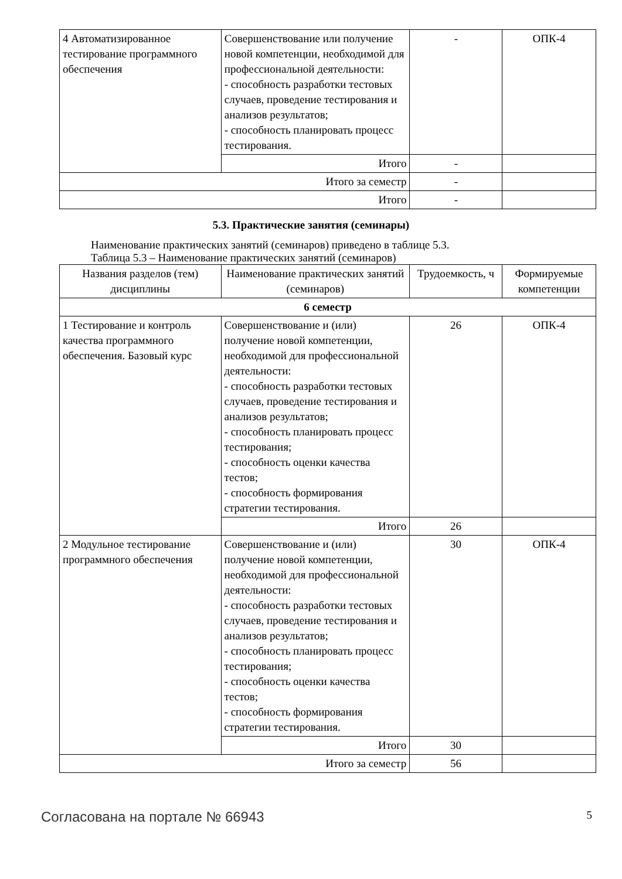| 4 Автоматизированное тестирование программного обеспечения | Совершенствование или получение новой компетенции, необходимой для профессиональной деятельности: - способность разработки тестовых случаев, проведение тестирования и анализов результатов; - способность планировать процесс тестирования. | - | ОПК-4 |
| | Итого | - | |
| Итого за семестр | | - | |
| Итого | | - | |
5.3. Практические занятия (семинары)
Наименование практических занятий (семинаров) приведено в таблице 5.3.
Таблица 5.3 – Наименование практических занятий (семинаров)
| Названия разделов (тем) дисциплины | Наименование практических занятий (семинаров) | Трудоемкость, ч | Формируемые компетенции |
| --- | --- | --- | --- |
| 6 семестр | | | |
| 1 Тестирование и контроль качества программного обеспечения. Базовый курс | Совершенствование и (или) получение новой компетенции, необходимой для профессиональной деятельности: - способность разработки тестовых случаев, проведение тестирования и анализов результатов; - способность планировать процесс тестирования; - способность оценки качества тестов; - способность формирования стратегии тестирования. | 26 | ОПК-4 |
| | Итого | 26 | |
| 2 Модульное тестирование программного обеспечения | Совершенствование и (или) получение новой компетенции, необходимой для профессиональной деятельности: - способность разработки тестовых случаев, проведение тестирования и анализов результатов; - способность планировать процесс тестирования; - способность оценки качества тестов; - способность формирования стратегии тестирования. | 30 | ОПК-4 |
| | Итого | 30 | |
| Итого за семестр | | 56 | |
Согласована на портале № 66943 5